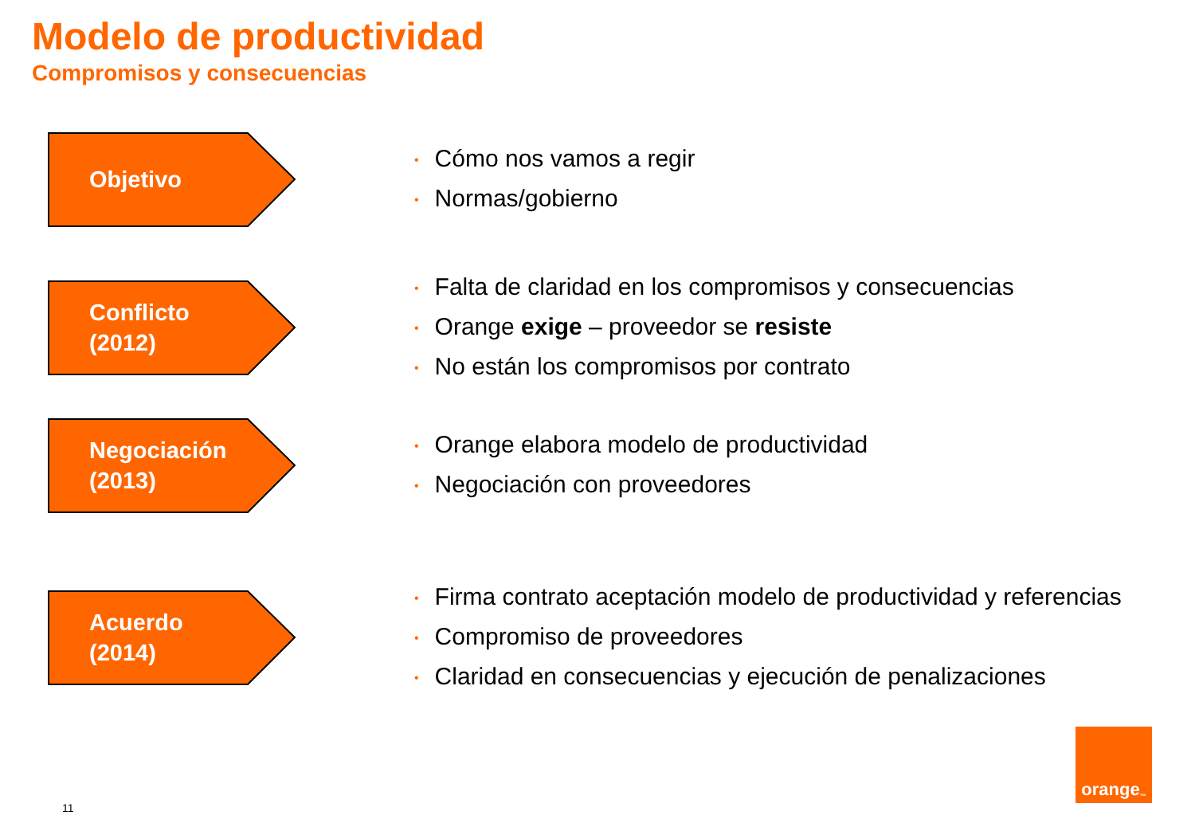Modelo de productividad
Compromisos y consecuencias
Objetivo
• Cómo nos vamos a regir
• Normas/gobierno
Conflicto
(2012)
• Falta de claridad en los compromisos y consecuencias
• Orange exige – proveedor se resiste
• No están los compromisos por contrato
Negociación
(2013)
• Orange elabora modelo de productividad
• Negociación con proveedores
Acuerdo
(2014)
• Firma contrato aceptación modelo de productividad y referencias
• Compromiso de proveedores
• Claridad en consecuencias y ejecución de penalizaciones
11
orange<sup>™</sup>